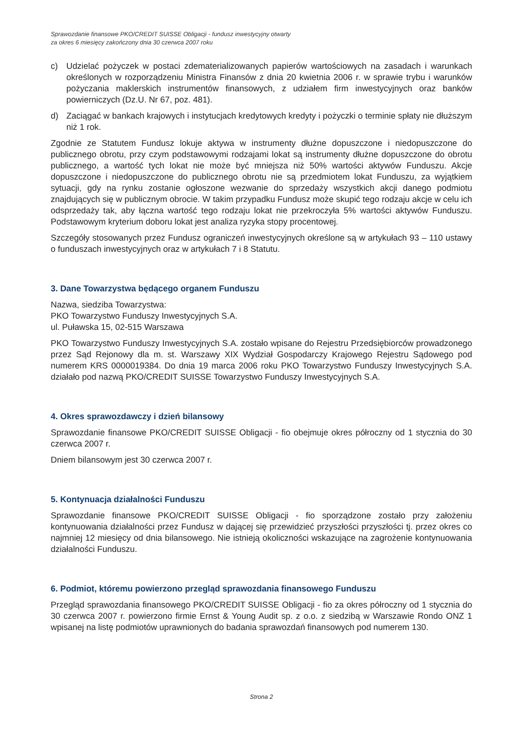Sprawozdanie finansowe PKO/CREDIT SUISSE Obligacji - fundusz inwestycyjny otwarty
za okres 6 miesięcy zakończony dnia 30 czerwca 2007 roku
c) Udzielać pożyczek w postaci zdematerializowanych papierów wartościowych na zasadach i warunkach określonych w rozporządzeniu Ministra Finansów z dnia 20 kwietnia 2006 r. w sprawie trybu i warunków pożyczania maklerskich instrumentów finansowych, z udziałem firm inwestycyjnych oraz banków powierniczych (Dz.U. Nr 67, poz. 481).
d) Zaciągać w bankach krajowych i instytucjach kredytowych kredyty i pożyczki o terminie spłaty nie dłuższym niż 1 rok.
Zgodnie ze Statutem Fundusz lokuje aktywa w instrumenty dłużne dopuszczone i niedopuszczone do publicznego obrotu, przy czym podstawowymi rodzajami lokat są instrumenty dłużne dopuszczone do obrotu publicznego, a wartość tych lokat nie może być mniejsza niż 50% wartości aktywów Funduszu. Akcje dopuszczone i niedopuszczone do publicznego obrotu nie są przedmiotem lokat Funduszu, za wyjątkiem sytuacji, gdy na rynku zostanie ogłoszone wezwanie do sprzedaży wszystkich akcji danego podmiotu znajdujących się w publicznym obrocie. W takim przypadku Fundusz może skupić tego rodzaju akcje w celu ich odsprzedaży tak, aby łączna wartość tego rodzaju lokat nie przekroczyła 5% wartości aktywów Funduszu. Podstawowym kryterium doboru lokat jest analiza ryzyka stopy procentowej.
Szczegóły stosowanych przez Fundusz ograniczeń inwestycyjnych określone są w artykułach 93 – 110 ustawy o funduszach inwestycyjnych oraz w artykułach 7 i 8 Statutu.
3. Dane Towarzystwa będącego organem Funduszu
Nazwa, siedziba Towarzystwa:
PKO Towarzystwo Funduszy Inwestycyjnych S.A.
ul. Puławska 15, 02-515 Warszawa
PKO Towarzystwo Funduszy Inwestycyjnych S.A. zostało wpisane do Rejestru Przedsiębiorców prowadzonego przez Sąd Rejonowy dla m. st. Warszawy XIX Wydział Gospodarczy Krajowego Rejestru Sądowego pod numerem KRS 0000019384. Do dnia 19 marca 2006 roku PKO Towarzystwo Funduszy Inwestycyjnych S.A. działało pod nazwą PKO/CREDIT SUISSE Towarzystwo Funduszy Inwestycyjnych S.A.
4. Okres sprawozdawczy i dzień bilansowy
Sprawozdanie finansowe PKO/CREDIT SUISSE Obligacji - fio obejmuje okres półroczny od 1 stycznia do 30 czerwca 2007 r.
Dniem bilansowym jest 30 czerwca 2007 r.
5. Kontynuacja działalności Funduszu
Sprawozdanie finansowe PKO/CREDIT SUISSE Obligacji - fio sporządzone zostało przy założeniu kontynuowania działalności przez Fundusz w dającej się przewidzieć przyszłości przyszłości tj. przez okres co najmniej 12 miesięcy od dnia bilansowego. Nie istnieją okoliczności wskazujące na zagrożenie kontynuowania działalności Funduszu.
6. Podmiot, któremu powierzono przegląd sprawozdania finansowego Funduszu
Przegląd sprawozdania finansowego PKO/CREDIT SUISSE Obligacji - fio za okres półroczny od 1 stycznia do 30 czerwca 2007 r. powierzono firmie Ernst & Young Audit sp. z o.o. z siedzibą w Warszawie Rondo ONZ 1 wpisanej na listę podmiotów uprawnionych do badania sprawozdań finansowych pod numerem 130.
Strona 2